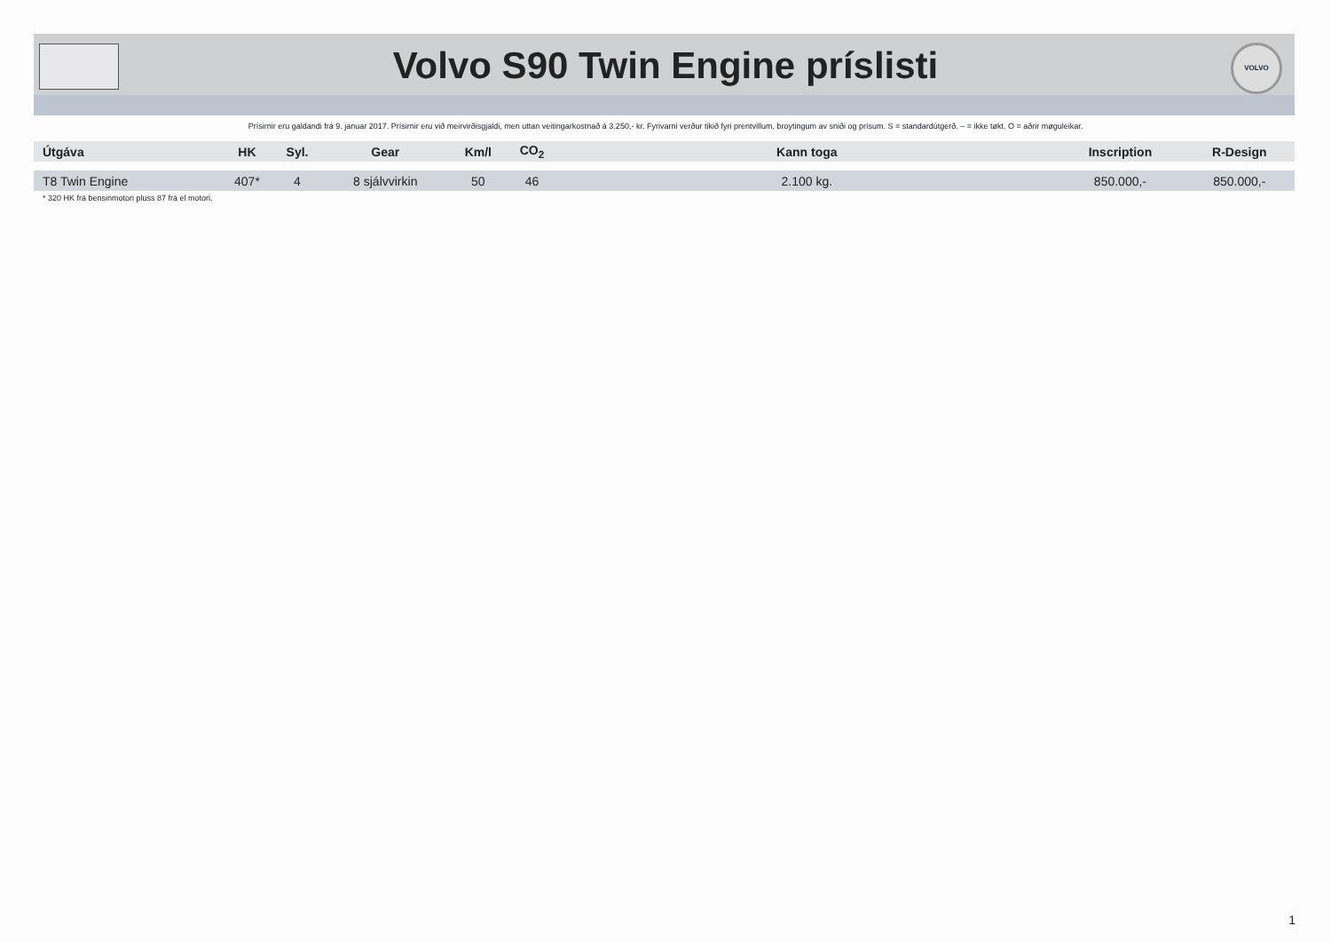VOLVO
Volvo S90 Twin Engine príslisti
Prísirnir eru galdandi frá 9. januar 2017. Prísirnir eru við meirvirðisgjaldi, men uttan veitingarkostnað á 3.250,- kr. Fyrivarni verður tikið fyri prentvillum, broytingum av sniði og prísum. S = standardútgerð. – = ikke tøkt. O = aðrir møguleikar.
| Útgáva | HK | Syl. | Gear | Km/l | CO<sub>2</sub> | Kann toga | Inscription | R-Design |
| --- | --- | --- | --- | --- | --- | --- | --- | --- |
| T8 Twin Engine | 407* | 4 | 8 sjálvvirkin | 50 | 46 | 2.100 kg. | 850.000,- | 850.000,- |
* 320 HK frá bensinmotori pluss 87 frá el motori.
1